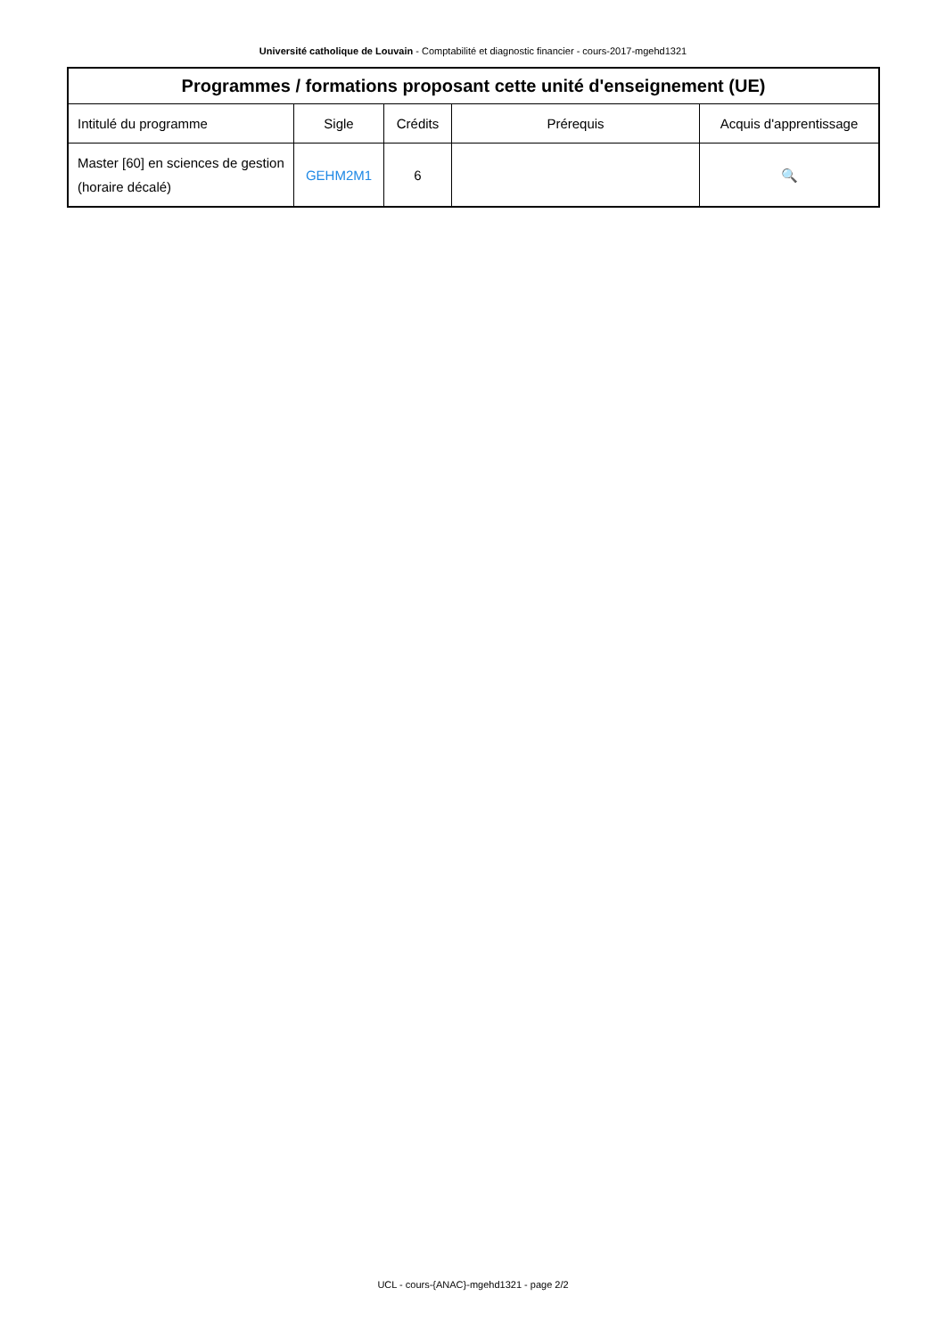Université catholique de Louvain - Comptabilité et diagnostic financier - cours-2017-mgehd1321
| Programmes / formations proposant cette unité d'enseignement (UE) | | | | |
| --- | --- | --- | --- | --- |
| Intitulé du programme | Sigle | Crédits | Prérequis | Acquis d'apprentissage |
| Master [60] en sciences de gestion (horaire décalé) | GEHM2M1 | 6 | | 🔍 |
UCL - cours-{ANAC}-mgehd1321 - page 2/2